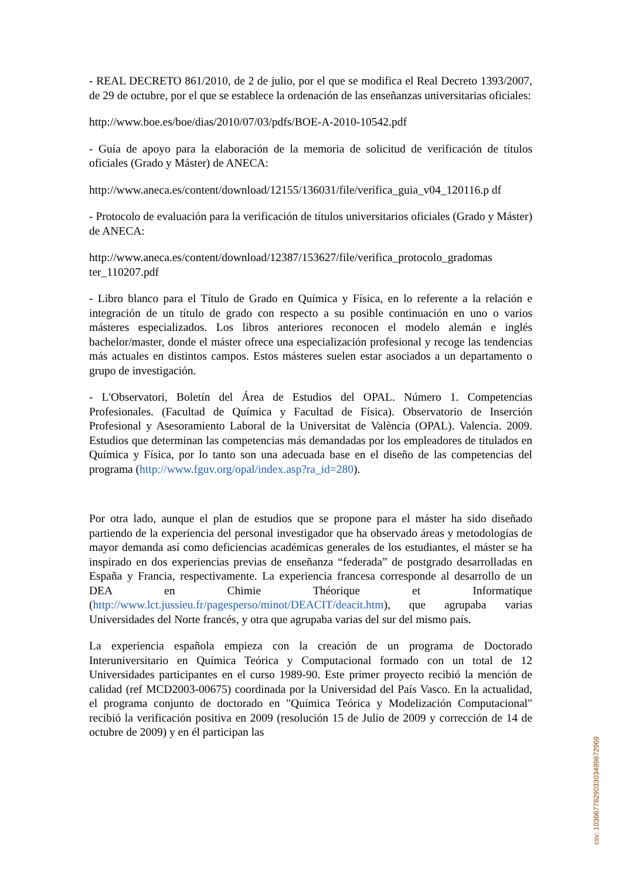- REAL DECRETO 861/2010, de 2 de julio, por el que se modifica el Real Decreto 1393/2007, de 29 de octubre, por el que se establece la ordenación de las enseñanzas universitarias oficiales:
http://www.boe.es/boe/dias/2010/07/03/pdfs/BOE-A-2010-10542.pdf
- Guía de apoyo para la elaboración de la memoria de solicitud de verificación de títulos oficiales (Grado y Máster) de ANECA:
http://www.aneca.es/content/download/12155/136031/file/verifica_guia_v04_120116.p df
- Protocolo de evaluación para la verificación de títulos universitarios oficiales (Grado y Máster) de ANECA:
http://www.aneca.es/content/download/12387/153627/file/verifica_protocolo_gradomas ter_110207.pdf
- Libro blanco para el Título de Grado en Química y Física, en lo referente a la relación e integración de un título de grado con respecto a su posible continuación en uno o varios másteres especializados. Los libros anteriores reconocen el modelo alemán e inglés bachelor/master, donde el máster ofrece una especialización profesional y recoge las tendencias más actuales en distintos campos. Estos másteres suelen estar asociados a un departamento o grupo de investigación.
- L'Observatori, Boletín del Área de Estudios del OPAL. Número 1. Competencias Profesionales. (Facultad de Química y Facultad de Física). Observatorio de Inserción Profesional y Asesoramiento Laboral de la Universitat de València (OPAL). Valencia. 2009. Estudios que determinan las competencias más demandadas por los empleadores de titulados en Química y Física, por lo tanto son una adecuada base en el diseño de las competencias del programa (http://www.fguv.org/opal/index.asp?ra_id=280).
Por otra lado, aunque el plan de estudios que se propone para el máster ha sido diseñado partiendo de la experiencia del personal investigador que ha observado áreas y metodologías de mayor demanda así como deficiencias académicas generales de los estudiantes, el máster se ha inspirado en dos experiencias previas de enseñanza “federada” de postgrado desarrolladas en España y Francia, respectivamente. La experiencia francesa corresponde al desarrollo de un DEA en Chimie Théorique et Informatique (http://www.lct.jussieu.fr/pagesperso/minot/DEACIT/deacit.htm), que agrupaba varias Universidades del Norte francés, y otra que agrupaba varias del sur del mismo país.
La experiencia española empieza con la creación de un programa de Doctorado Interuniversitario en Química Teórica y Computacional formado con un total de 12 Universidades participantes en el curso 1989-90. Este primer proyecto recibió la mención de calidad (ref MCD2003-00675) coordinada por la Universidad del País Vasco. En la actualidad, el programa conjunto de doctorado en "Química Teórica y Modelización Computacional" recibió la verificación positiva en 2009 (resolución 15 de Julio de 2009 y corrección de 14 de octubre de 2009) y en él participan las
csv: 103667782903303489672969